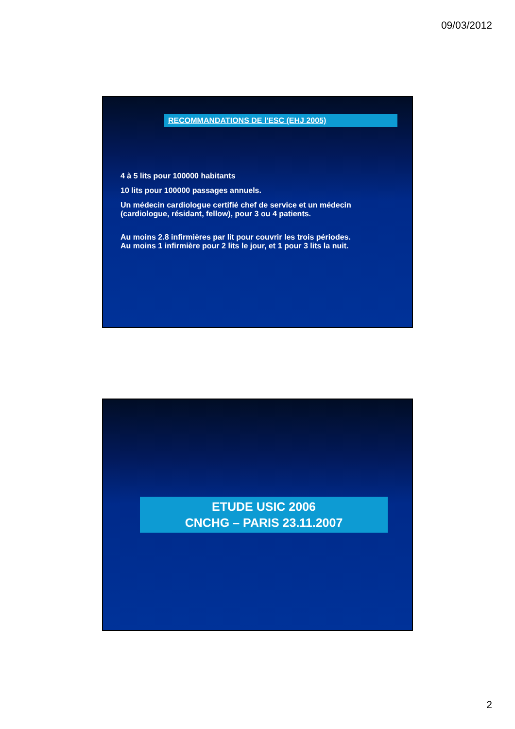09/03/2012
RECOMMANDATIONS DE l'ESC (EHJ 2005)
4 à 5 lits pour 100000 habitants
10 lits pour 100000 passages annuels.
Un médecin cardiologue certifié chef de service et un médecin (cardiologue, résidant, fellow), pour 3 ou 4 patients.
Au moins 2.8 infirmières par lit pour couvrir les trois périodes.
Au moins 1 infirmière pour 2 lits le jour, et 1 pour 3 lits la nuit.
ETUDE USIC 2006
CNCHG – PARIS 23.11.2007
2